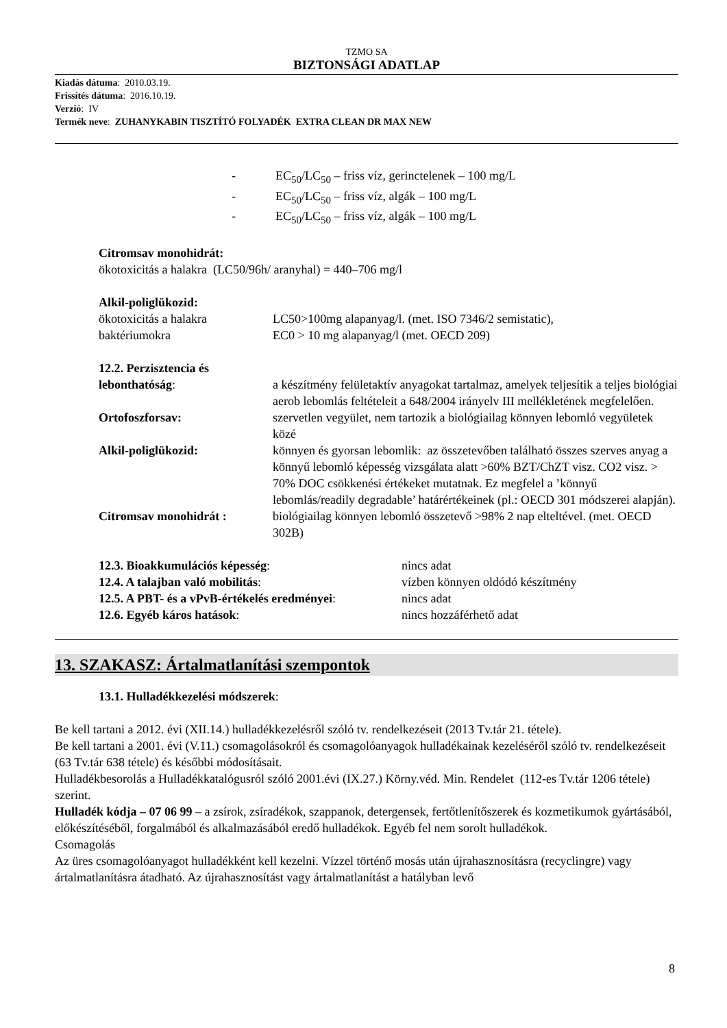TZMO SA
BIZTONSÁGI ADATLAP
Kiadás dátuma: 2010.03.19.
Frissítés dátuma: 2016.10.19.
Verzió: IV
Termék neve: ZUHANYKABIN TISZTÍTÓ FOLYADÉK EXTRA CLEAN DR MAX NEW
- EC<sub>50</sub>/LC<sub>50</sub> – friss víz, gerinctelenek – 100 mg/L
- EC<sub>50</sub>/LC<sub>50</sub> – friss víz, algák – 100 mg/L
- EC<sub>50</sub>/LC<sub>50</sub> – friss víz, algák – 100 mg/L
Citromsav monohidrát:
ökotoxicitás a halakra (LC50/96h/ aranyhal) = 440–706 mg/l
Alkil-poliglükozid:
ökotoxicitás a halakra LC50>100mg alapanyag/l. (met. ISO 7346/2 semistatic),
baktériumokra EC0 > 10 mg alapanyag/l (met. OECD 209)
12.2. Perzisztencia és lebonthatóság: a készítmény felületaktív anyagokat tartalmaz, amelyek teljesítik a teljes biológiai aerob lebomlás feltételeit a 648/2004 irányelv III mellékletének megfelelően.
Ortofoszforsav: szervetlen vegyület, nem tartozik a biológiailag könnyen lebomló vegyületek közé
Alkil-poliglükozid: könnyen és gyorsan lebomlik: az összetevőben található összes szerves anyag a könnyű lebomló képesség vizsgálata alatt >60% BZT/ChZT visz. CO2 visz. > 70% DOC csökkenési értékeket mutatnak. Ez megfelel a ’könnyű lebomlás/readily degradable’ határértékeinek (pl.: OECD 301 módszerei alapján).
Citromsav monohidrát : biológiailag könnyen lebomló összetevő >98% 2 nap elteltével. (met. OECD 302B)
12.3. Bioakkumulációs képesség: nincs adat
12.4. A talajban való mobilitás: vízben könnyen oldódó készítmény
12.5. A PBT- és a vPvB-értékelés eredményei: nincs adat
12.6. Egyéb káros hatások: nincs hozzáférhető adat
13. SZAKASZ: Ártalmatlanítási szempontok
13.1. Hulladékkezelési módszerek:
Be kell tartani a 2012. évi (XII.14.) hulladékkezelésről szóló tv. rendelkezéseit (2013 Tv.tár 21. tétele).
Be kell tartani a 2001. évi (V.11.) csomagolásokról és csomagolóanyagok hulladékainak kezeléséről szóló tv. rendelkezéseit (63 Tv.tár 638 tétele) és későbbi módosításait.
Hulladékbesorolás a Hulladékkatalógusról szóló 2001.évi (IX.27.) Körny.véd. Min. Rendelet (112-es Tv.tár 1206 tétele) szerint.
Hulladék kódja – 07 06 99 – a zsírok, zsíradékok, szappanok, detergensek, fertőtlenítőszerek és kozmetikumok gyártásából, előkészítéséből, forgalmából és alkalmazásából eredő hulladékok. Egyéb fel nem sorolt hulladékok.
Csomagolás
Az üres csomagolóanyagot hulladékként kell kezelni. Vízzel történő mosás után újrahasznosításra (recyclingre) vagy ártalmatlanításra átadható. Az újrahasznosítást vagy ártalmatlanítást a hatályban levő
8